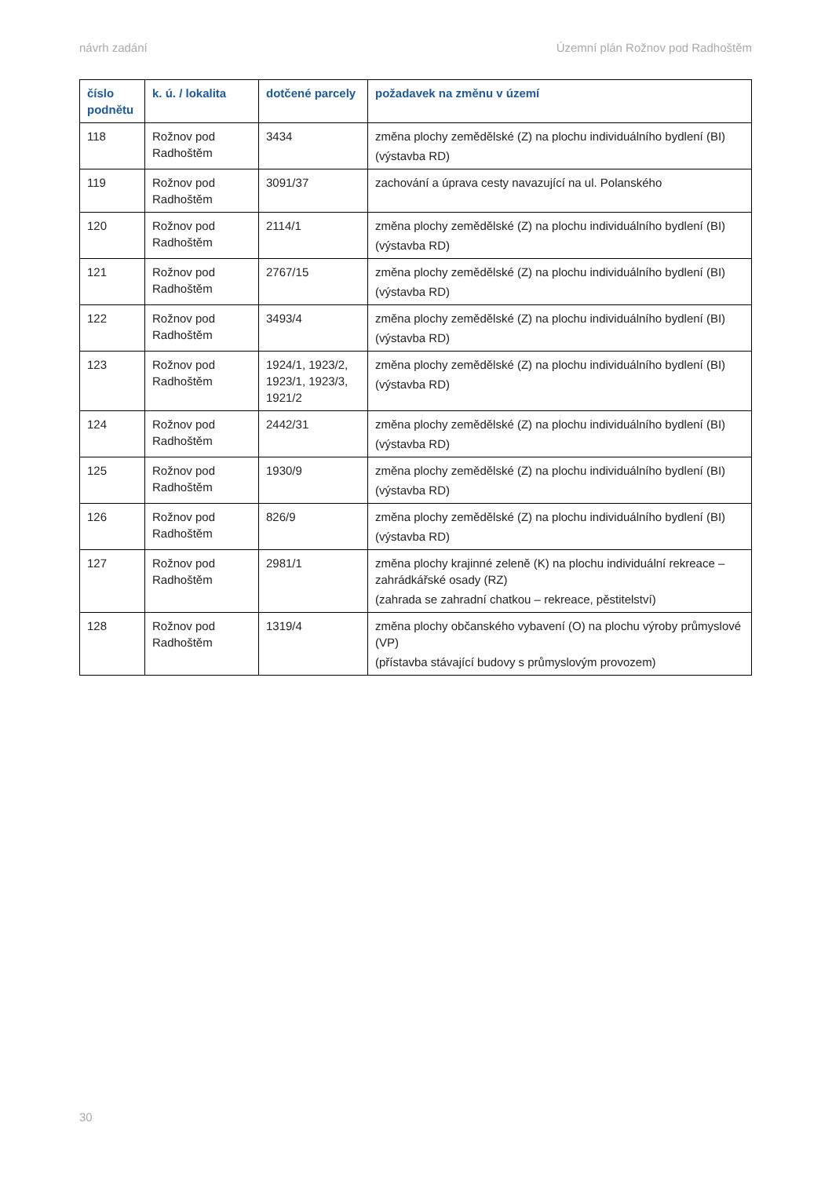návrh zadání Územní plán Rožnov pod Radhoštěm
| číslo podnětu | k. ú. / lokalita | dotčené parcely | požadavek na změnu v území |
| --- | --- | --- | --- |
| 118 | Rožnov pod Radhoštěm | 3434 | změna plochy zemědělské (Z) na plochu individuálního bydlení (BI) (výstavba RD) |
| 119 | Rožnov pod Radhoštěm | 3091/37 | zachování a úprava cesty navazující na ul. Polanského |
| 120 | Rožnov pod Radhoštěm | 2114/1 | změna plochy zemědělské (Z) na plochu individuálního bydlení (BI) (výstavba RD) |
| 121 | Rožnov pod Radhoštěm | 2767/15 | změna plochy zemědělské (Z) na plochu individuálního bydlení (BI) (výstavba RD) |
| 122 | Rožnov pod Radhoštěm | 3493/4 | změna plochy zemědělské (Z) na plochu individuálního bydlení (BI) (výstavba RD) |
| 123 | Rožnov pod Radhoštěm | 1924/1, 1923/2, 1923/1, 1923/3, 1921/2 | změna plochy zemědělské (Z) na plochu individuálního bydlení (BI) (výstavba RD) |
| 124 | Rožnov pod Radhoštěm | 2442/31 | změna plochy zemědělské (Z) na plochu individuálního bydlení (BI) (výstavba RD) |
| 125 | Rožnov pod Radhoštěm | 1930/9 | změna plochy zemědělské (Z) na plochu individuálního bydlení (BI) (výstavba RD) |
| 126 | Rožnov pod Radhoštěm | 826/9 | změna plochy zemědělské (Z) na plochu individuálního bydlení (BI) (výstavba RD) |
| 127 | Rožnov pod Radhoštěm | 2981/1 | změna plochy krajinné zeleně (K) na plochu individuální rekreace – zahrádkářské osady (RZ) (zahrada se zahradní chatkou – rekreace, pěstitelství) |
| 128 | Rožnov pod Radhoštěm | 1319/4 | změna plochy občanského vybavení (O) na plochu výroby průmyslové (VP) (přístavba stávající budovy s průmyslovým provozem) |
30